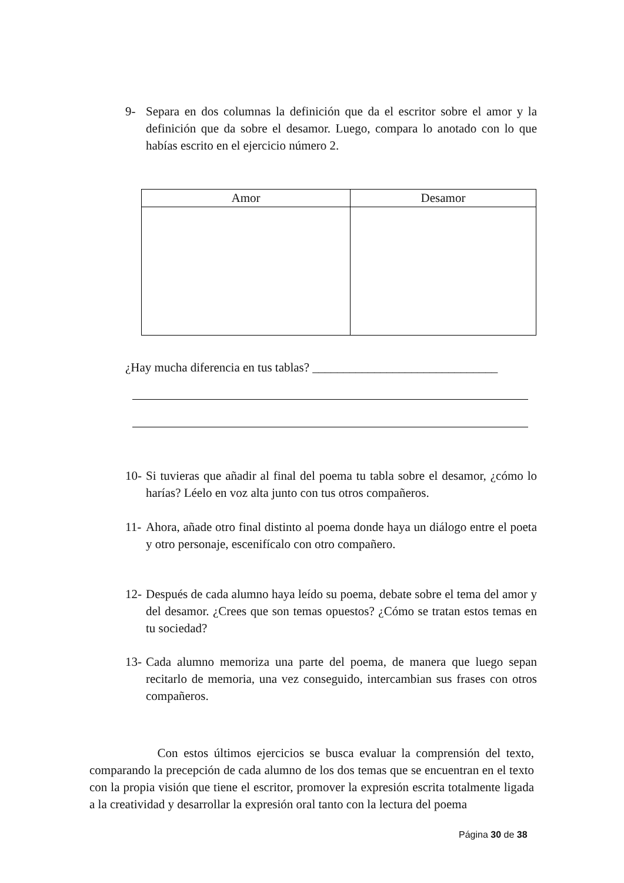9- Separa en dos columnas la definición que da el escritor sobre el amor y la definición que da sobre el desamor. Luego, compara lo anotado con lo que habías escrito en el ejercicio número 2.
| Amor | Desamor |
| --- | --- |
¿Hay mucha diferencia en tus tablas? ______________________________
10- Si tuvieras que añadir al final del poema tu tabla sobre el desamor, ¿cómo lo harías? Léelo en voz alta junto con tus otros compañeros.
11- Ahora, añade otro final distinto al poema donde haya un diálogo entre el poeta y otro personaje, escenifícalo con otro compañero.
12- Después de cada alumno haya leído su poema, debate sobre el tema del amor y del desamor. ¿Crees que son temas opuestos? ¿Cómo se tratan estos temas en tu sociedad?
13- Cada alumno memoriza una parte del poema, de manera que luego sepan recitarlo de memoria, una vez conseguido, intercambian sus frases con otros compañeros.
Con estos últimos ejercicios se busca evaluar la comprensión del texto, comparando la precepción de cada alumno de los dos temas que se encuentran en el texto con la propia visión que tiene el escritor, promover la expresión escrita totalmente ligada a la creatividad y desarrollar la expresión oral tanto con la lectura del poema
Página 30 de 38